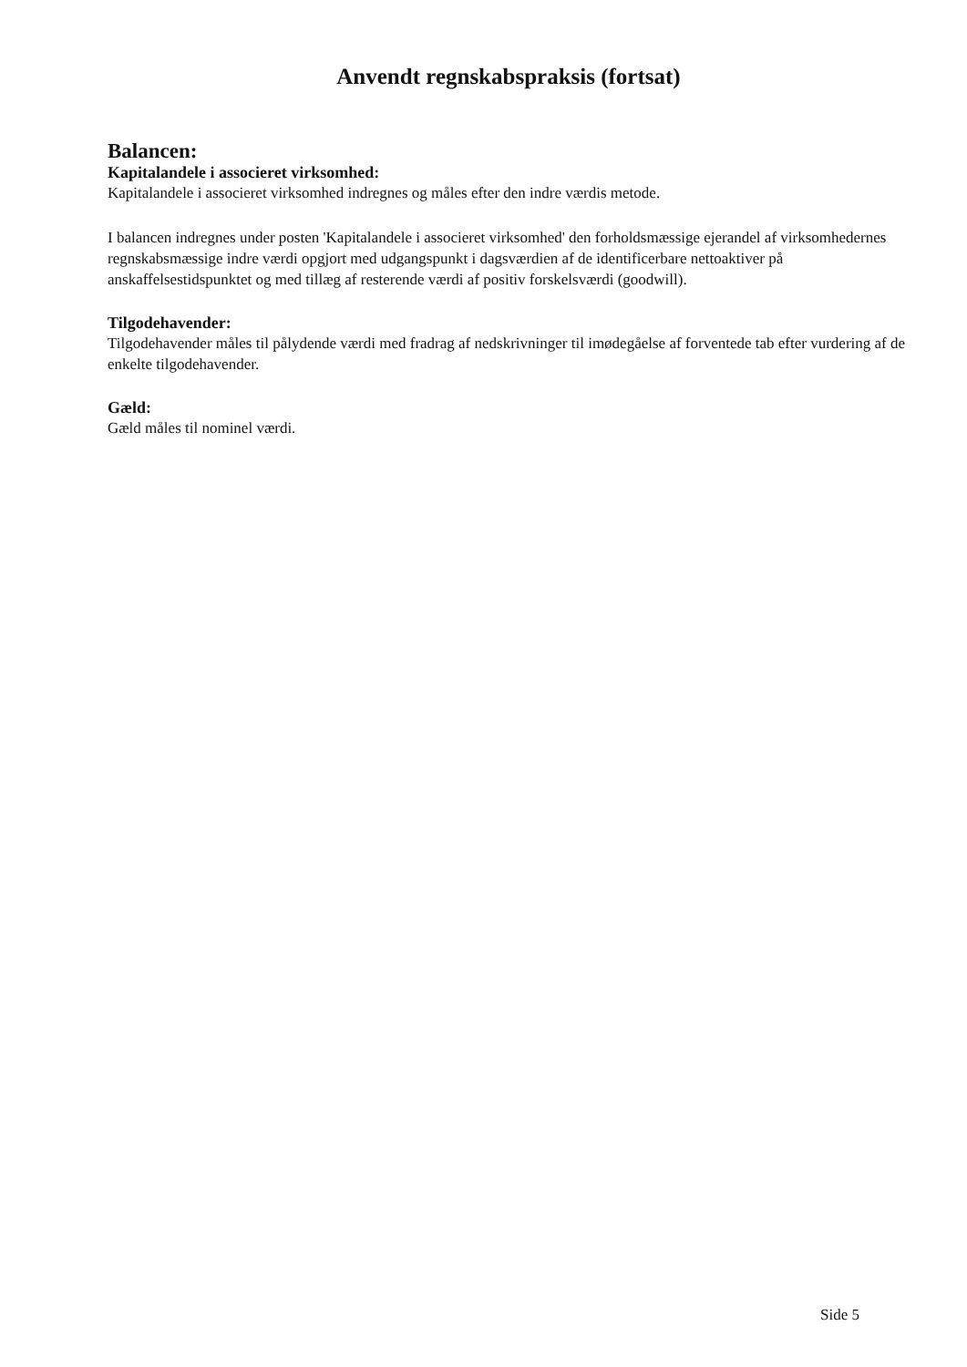Anvendt regnskabspraksis (fortsat)
Balancen:
Kapitalandele i associeret virksomhed:
Kapitalandele i associeret virksomhed indregnes og måles efter den indre værdis metode.
I balancen indregnes under posten 'Kapitalandele i associeret virksomhed' den forholdsmæssige ejerandel af virksomhedernes regnskabsmæssige indre værdi opgjort med udgangspunkt i dagsværdien af de identificerbare nettoaktiver på anskaffelsestidspunktet og med tillæg af resterende værdi af positiv forskelsværdi (goodwill).
Tilgodehavender:
Tilgodehavender måles til pålydende værdi med fradrag af nedskrivninger til imødegåelse af forventede tab efter vurdering af de enkelte tilgodehavender.
Gæld:
Gæld måles til nominel værdi.
Side 5